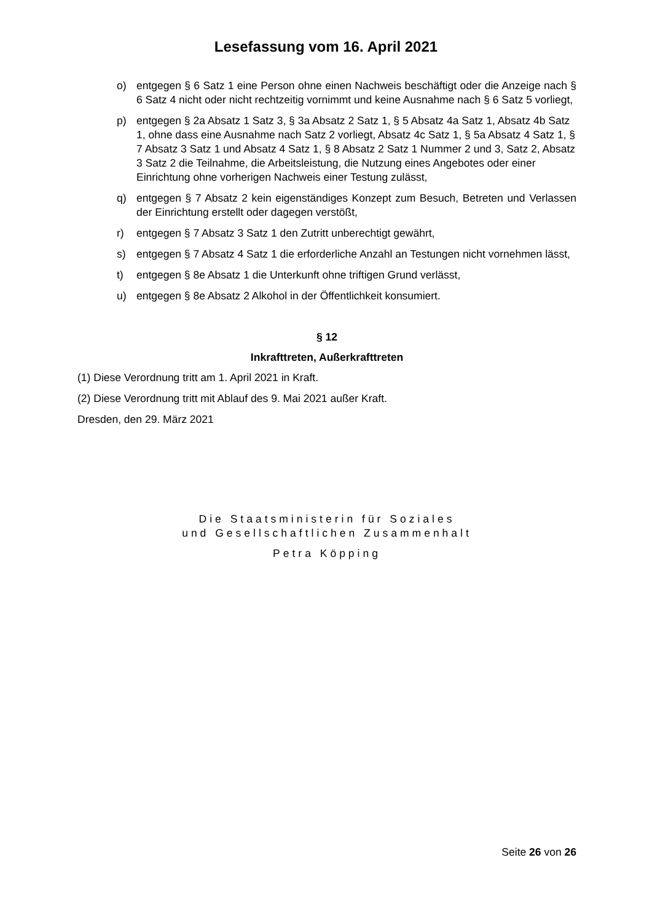Lesefassung vom 16. April 2021
o) entgegen § 6 Satz 1 eine Person ohne einen Nachweis beschäftigt oder die Anzeige nach § 6 Satz 4 nicht oder nicht rechtzeitig vornimmt und keine Ausnahme nach § 6 Satz 5 vorliegt,
p) entgegen § 2a Absatz 1 Satz 3, § 3a Absatz 2 Satz 1, § 5 Absatz 4a Satz 1, Absatz 4b Satz 1, ohne dass eine Ausnahme nach Satz 2 vorliegt, Absatz 4c Satz 1, § 5a Absatz 4 Satz 1, § 7 Absatz 3 Satz 1 und Absatz 4 Satz 1, § 8 Absatz 2 Satz 1 Nummer 2 und 3, Satz 2, Absatz 3 Satz 2 die Teilnahme, die Arbeitsleistung, die Nutzung eines Angebotes oder einer Einrichtung ohne vorherigen Nachweis einer Testung zulässt,
q) entgegen § 7 Absatz 2 kein eigenständiges Konzept zum Besuch, Betreten und Verlassen der Einrichtung erstellt oder dagegen verstößt,
r) entgegen § 7 Absatz 3 Satz 1 den Zutritt unberechtigt gewährt,
s) entgegen § 7 Absatz 4 Satz 1 die erforderliche Anzahl an Testungen nicht vornehmen lässt,
t) entgegen § 8e Absatz 1 die Unterkunft ohne triftigen Grund verlässt,
u) entgegen § 8e Absatz 2 Alkohol in der Öffentlichkeit konsumiert.
§ 12
Inkrafttreten, Außerkrafttreten
(1) Diese Verordnung tritt am 1. April 2021 in Kraft.
(2) Diese Verordnung tritt mit Ablauf des 9. Mai 2021 außer Kraft.
Dresden, den 29. März 2021
Die Staatsministerin für Soziales
und Gesellschaftlichen Zusammenhalt
Petra Köpping
Seite 26 von 26